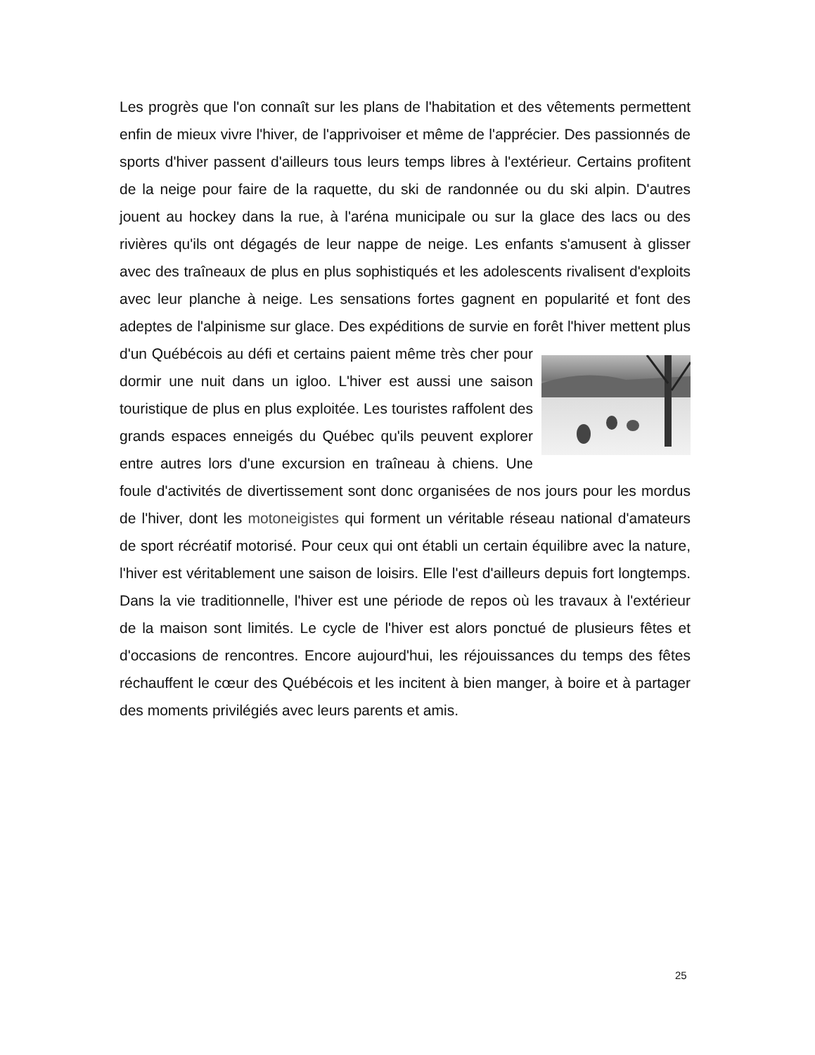Les progrès que l'on connaît sur les plans de l'habitation et des vêtements permettent enfin de mieux vivre l'hiver, de l'apprivoiser et même de l'apprécier. Des passionnés de sports d'hiver passent d'ailleurs tous leurs temps libres à l'extérieur. Certains profitent de la neige pour faire de la raquette, du ski de randonnée ou du ski alpin. D'autres jouent au hockey dans la rue, à l'aréna municipale ou sur la glace des lacs ou des rivières qu'ils ont dégagés de leur nappe de neige. Les enfants s'amusent à glisser avec des traîneaux de plus en plus sophistiqués et les adolescents rivalisent d'exploits avec leur planche à neige. Les sensations fortes gagnent en popularité et font des adeptes de l'alpinisme sur glace. Des expéditions de survie en forêt l'hiver mettent plus d'un Québécois au défi et certains paient même très cher pour dormir une nuit dans un igloo. L'hiver est aussi une saison touristique de plus en plus exploitée. Les touristes raffolent des grands espaces enneigés du Québec qu'ils peuvent explorer entre autres lors d'une excursion en traîneau à chiens. Une foule d'activités de divertissement sont donc organisées de nos jours pour les mordus de l'hiver, dont les motoneigistes qui forment un véritable réseau national d'amateurs de sport récréatif motorisé. Pour ceux qui ont établi un certain équilibre avec la nature, l'hiver est véritablement une saison de loisirs. Elle l'est d'ailleurs depuis fort longtemps. Dans la vie traditionnelle, l'hiver est une période de repos où les travaux à l'extérieur de la maison sont limités. Le cycle de l'hiver est alors ponctué de plusieurs fêtes et d'occasions de rencontres. Encore aujourd'hui, les réjouissances du temps des fêtes réchauffent le cœur des Québécois et les incitent à bien manger, à boire et à partager des moments privilégiés avec leurs parents et amis.
25